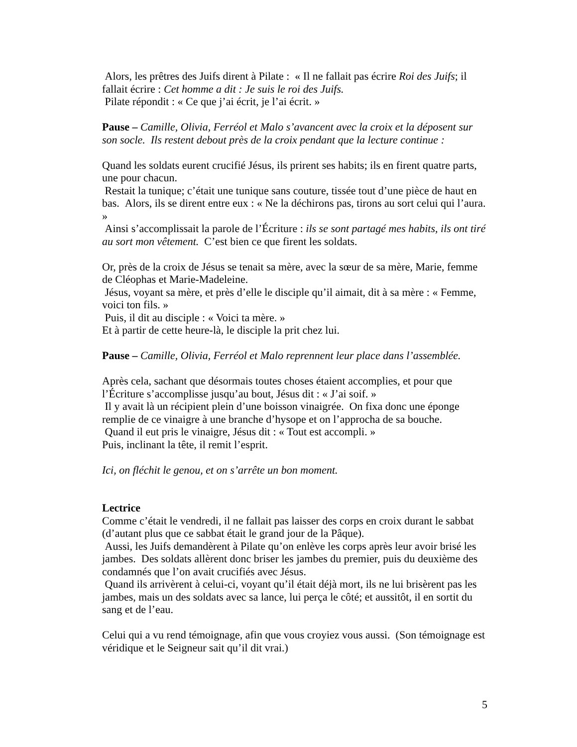Alors, les prêtres des Juifs dirent à Pilate : « Il ne fallait pas écrire Roi des Juifs; il fallait écrire : Cet homme a dit : Je suis le roi des Juifs.
Pilate répondit : « Ce que j’ai écrit, je l’ai écrit. »
Pause – Camille, Olivia, Ferréol et Malo s’avancent avec la croix et la déposent sur son socle. Ils restent debout près de la croix pendant que la lecture continue :
Quand les soldats eurent crucifié Jésus, ils prirent ses habits; ils en firent quatre parts, une pour chacun.
Restait la tunique; c’était une tunique sans couture, tissée tout d’une pièce de haut en bas. Alors, ils se dirent entre eux : « Ne la déchirons pas, tirons au sort celui qui l’aura. »
Ainsi s’accomplissait la parole de l’Écriture : ils se sont partagé mes habits, ils ont tiré au sort mon vêtement. C’est bien ce que firent les soldats.
Or, près de la croix de Jésus se tenait sa mère, avec la sœur de sa mère, Marie, femme de Cléophas et Marie-Madeleine.
Jésus, voyant sa mère, et près d’elle le disciple qu’il aimait, dit à sa mère : « Femme, voici ton fils. »
Puis, il dit au disciple : « Voici ta mère. »
Et à partir de cette heure-là, le disciple la prit chez lui.
Pause – Camille, Olivia, Ferréol et Malo reprennent leur place dans l’assemblée.
Après cela, sachant que désormais toutes choses étaient accomplies, et pour que l’Écriture s’accomplisse jusqu’au bout, Jésus dit : « J’ai soif. »
Il y avait là un récipient plein d’une boisson vinaigrée. On fixa donc une éponge remplie de ce vinaigre à une branche d’hysope et on l’approcha de sa bouche.
Quand il eut pris le vinaigre, Jésus dit : « Tout est accompli. »
Puis, inclinant la tête, il remit l’esprit.
Ici, on fléchit le genou, et on s’arrête un bon moment.
Lectrice
Comme c’était le vendredi, il ne fallait pas laisser des corps en croix durant le sabbat (d’autant plus que ce sabbat était le grand jour de la Pâque).
Aussi, les Juifs demandèrent à Pilate qu’on enlève les corps après leur avoir brisé les jambes. Des soldats allèrent donc briser les jambes du premier, puis du deuxième des condamnés que l’on avait crucifiés avec Jésus.
Quand ils arrivèrent à celui-ci, voyant qu’il était déjà mort, ils ne lui brisèrent pas les jambes, mais un des soldats avec sa lance, lui perça le côté; et aussitôt, il en sortit du sang et de l’eau.
Celui qui a vu rend témoignage, afin que vous croyiez vous aussi. (Son témoignage est véridique et le Seigneur sait qu’il dit vrai.)
5